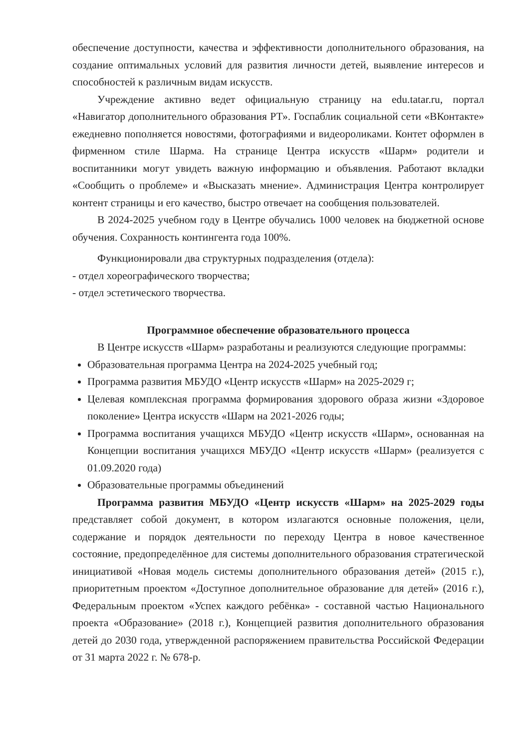обеспечение доступности, качества и эффективности дополнительного образования, на создание оптимальных условий для развития личности детей, выявление интересов и способностей к различным видам искусств.
Учреждение активно ведет официальную страницу на edu.tatar.ru, портал «Навигатор дополнительного образования РТ». Госпаблик социальной сети «ВКонтакте» ежедневно пополняется новостями, фотографиями и видеороликами. Контет оформлен в фирменном стиле Шарма. На странице Центра искусств «Шарм» родители и воспитанники могут увидеть важную информацию и объявления. Работают вкладки «Сообщить о проблеме» и «Высказать мнение». Администрация Центра контролирует контент страницы и его качество, быстро отвечает на сообщения пользователей.
В 2024-2025 учебном году в Центре обучались 1000 человек на бюджетной основе обучения. Сохранность контингента года 100%.
Функционировали два структурных подразделения (отдела):
- отдел хореографического творчества;
- отдел эстетического творчества.
Программное обеспечение образовательного процесса
В Центре искусств «Шарм» разработаны и реализуются следующие программы:
Образовательная программа Центра на 2024-2025 учебный год;
Программа развития МБУДО «Центр искусств «Шарм» на 2025-2029 г;
Целевая комплексная программа формирования здорового образа жизни «Здоровое поколение» Центра искусств «Шарм на 2021-2026 годы;
Программа воспитания учащихся МБУДО «Центр искусств «Шарм», основанная на Концепции воспитания учащихся МБУДО «Центр искусств «Шарм» (реализуется с 01.09.2020 года)
Образовательные программы объединений
Программа развития МБУДО «Центр искусств «Шарм» на 2025-2029 годы представляет собой документ, в котором излагаются основные положения, цели, содержание и порядок деятельности по переходу Центра в новое качественное состояние, предопределённое для системы дополнительного образования стратегической инициативой «Новая модель системы дополнительного образования детей» (2015 г.), приоритетным проектом «Доступное дополнительное образование для детей» (2016 г.), Федеральным проектом «Успех каждого ребёнка» - составной частью Национального проекта «Образование» (2018 г.), Концепцией развития дополнительного образования детей до 2030 года, утвержденной распоряжением правительства Российской Федерации от 31 марта 2022 г. № 678-р.